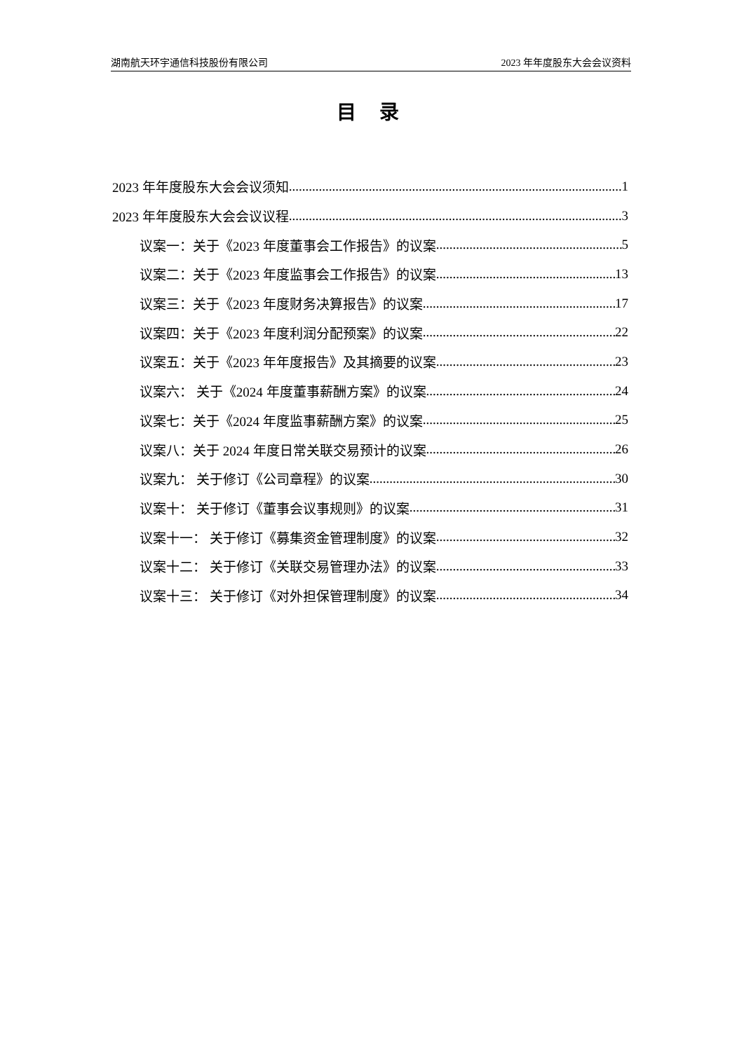湖南航天环宇通信科技股份有限公司 2023 年年度股东大会会议资料
目 录
2023 年年度股东大会会议须知 1
2023 年年度股东大会会议议程 3
议案一：关于《2023 年度董事会工作报告》的议案 5
议案二：关于《2023 年度监事会工作报告》的议案 13
议案三：关于《2023 年度财务决算报告》的议案 17
议案四：关于《2023 年度利润分配预案》的议案 22
议案五：关于《2023 年年度报告》及其摘要的议案 23
议案六： 关于《2024 年度董事薪酬方案》的议案 24
议案七：关于《2024 年度监事薪酬方案》的议案 25
议案八：关于 2024 年度日常关联交易预计的议案 26
议案九： 关于修订《公司章程》的议案 30
议案十： 关于修订《董事会议事规则》的议案 31
议案十一： 关于修订《募集资金管理制度》的议案 32
议案十二： 关于修订《关联交易管理办法》的议案 33
议案十三： 关于修订《对外担保管理制度》的议案 34